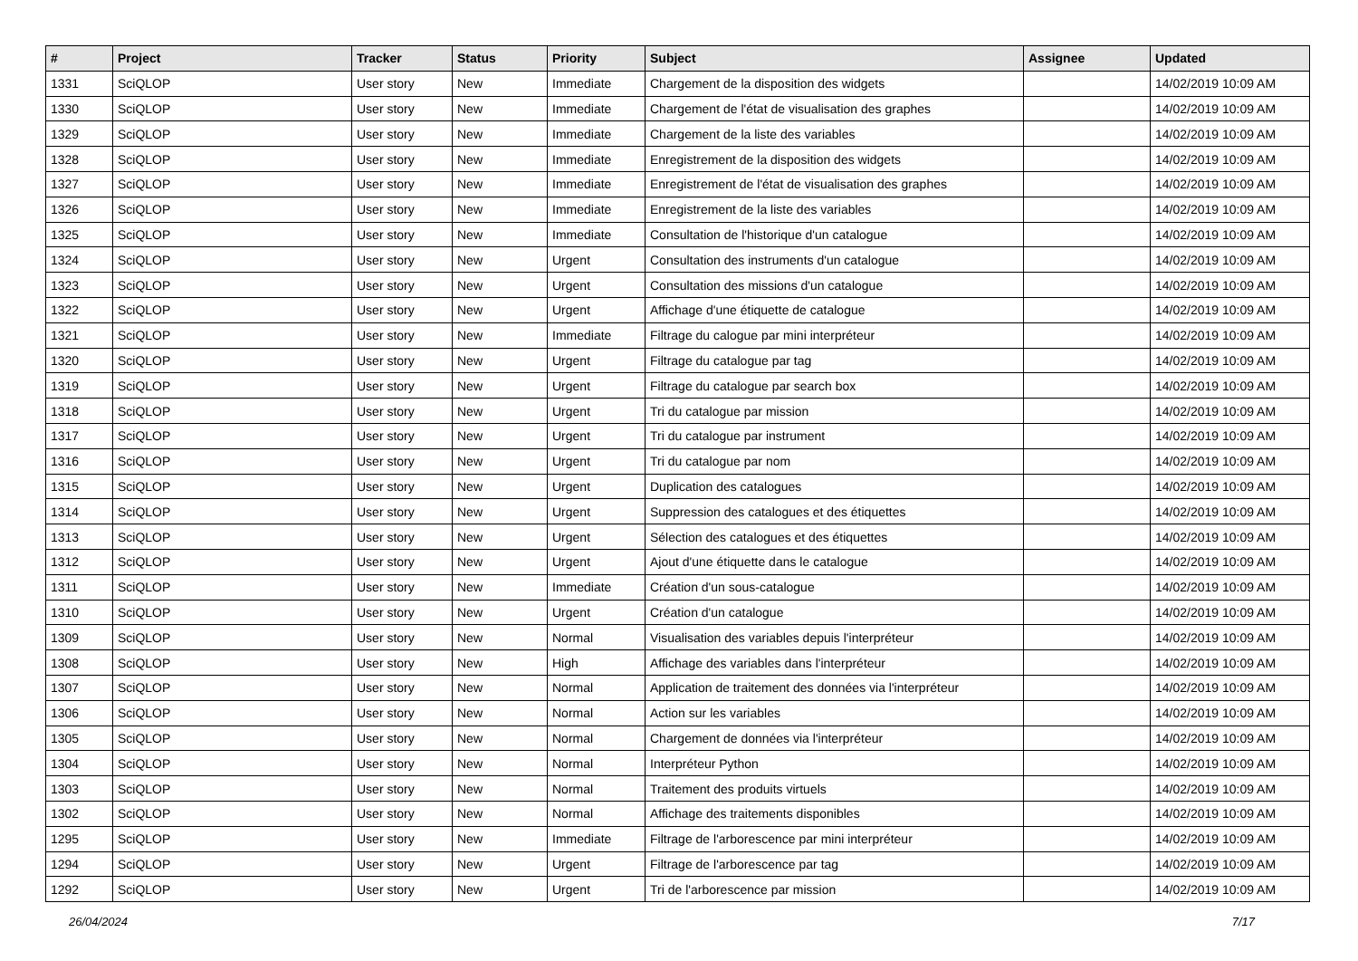| # | Project | Tracker | Status | Priority | Subject | Assignee | Updated |
| --- | --- | --- | --- | --- | --- | --- | --- |
| 1331 | SciQLOP | User story | New | Immediate | Chargement de la disposition des widgets | | 14/02/2019 10:09 AM |
| 1330 | SciQLOP | User story | New | Immediate | Chargement de l'état de visualisation des graphes | | 14/02/2019 10:09 AM |
| 1329 | SciQLOP | User story | New | Immediate | Chargement de la liste des variables | | 14/02/2019 10:09 AM |
| 1328 | SciQLOP | User story | New | Immediate | Enregistrement de la disposition des widgets | | 14/02/2019 10:09 AM |
| 1327 | SciQLOP | User story | New | Immediate | Enregistrement de l'état de visualisation des graphes | | 14/02/2019 10:09 AM |
| 1326 | SciQLOP | User story | New | Immediate | Enregistrement de la liste des variables | | 14/02/2019 10:09 AM |
| 1325 | SciQLOP | User story | New | Immediate | Consultation de l'historique d'un catalogue | | 14/02/2019 10:09 AM |
| 1324 | SciQLOP | User story | New | Urgent | Consultation des instruments d'un catalogue | | 14/02/2019 10:09 AM |
| 1323 | SciQLOP | User story | New | Urgent | Consultation des missions d'un catalogue | | 14/02/2019 10:09 AM |
| 1322 | SciQLOP | User story | New | Urgent | Affichage d'une étiquette de catalogue | | 14/02/2019 10:09 AM |
| 1321 | SciQLOP | User story | New | Immediate | Filtrage du calogue par mini interpréteur | | 14/02/2019 10:09 AM |
| 1320 | SciQLOP | User story | New | Urgent | Filtrage du catalogue par tag | | 14/02/2019 10:09 AM |
| 1319 | SciQLOP | User story | New | Urgent | Filtrage du catalogue par search box | | 14/02/2019 10:09 AM |
| 1318 | SciQLOP | User story | New | Urgent | Tri du catalogue par mission | | 14/02/2019 10:09 AM |
| 1317 | SciQLOP | User story | New | Urgent | Tri du catalogue par instrument | | 14/02/2019 10:09 AM |
| 1316 | SciQLOP | User story | New | Urgent | Tri du catalogue par nom | | 14/02/2019 10:09 AM |
| 1315 | SciQLOP | User story | New | Urgent | Duplication des catalogues | | 14/02/2019 10:09 AM |
| 1314 | SciQLOP | User story | New | Urgent | Suppression des catalogues et des étiquettes | | 14/02/2019 10:09 AM |
| 1313 | SciQLOP | User story | New | Urgent | Sélection des catalogues et des étiquettes | | 14/02/2019 10:09 AM |
| 1312 | SciQLOP | User story | New | Urgent | Ajout d'une étiquette dans le catalogue | | 14/02/2019 10:09 AM |
| 1311 | SciQLOP | User story | New | Immediate | Création d'un sous-catalogue | | 14/02/2019 10:09 AM |
| 1310 | SciQLOP | User story | New | Urgent | Création d'un catalogue | | 14/02/2019 10:09 AM |
| 1309 | SciQLOP | User story | New | Normal | Visualisation des variables depuis l'interpréteur | | 14/02/2019 10:09 AM |
| 1308 | SciQLOP | User story | New | High | Affichage des variables dans l'interpréteur | | 14/02/2019 10:09 AM |
| 1307 | SciQLOP | User story | New | Normal | Application de traitement des données via l'interpréteur | | 14/02/2019 10:09 AM |
| 1306 | SciQLOP | User story | New | Normal | Action sur les variables | | 14/02/2019 10:09 AM |
| 1305 | SciQLOP | User story | New | Normal | Chargement de données via l'interpréteur | | 14/02/2019 10:09 AM |
| 1304 | SciQLOP | User story | New | Normal | Interpréteur Python | | 14/02/2019 10:09 AM |
| 1303 | SciQLOP | User story | New | Normal | Traitement des produits virtuels | | 14/02/2019 10:09 AM |
| 1302 | SciQLOP | User story | New | Normal | Affichage des traitements disponibles | | 14/02/2019 10:09 AM |
| 1295 | SciQLOP | User story | New | Immediate | Filtrage de l'arborescence par mini interpréteur | | 14/02/2019 10:09 AM |
| 1294 | SciQLOP | User story | New | Urgent | Filtrage de l'arborescence par tag | | 14/02/2019 10:09 AM |
| 1292 | SciQLOP | User story | New | Urgent | Tri de l'arborescence par mission | | 14/02/2019 10:09 AM |
26/04/2024 7/17